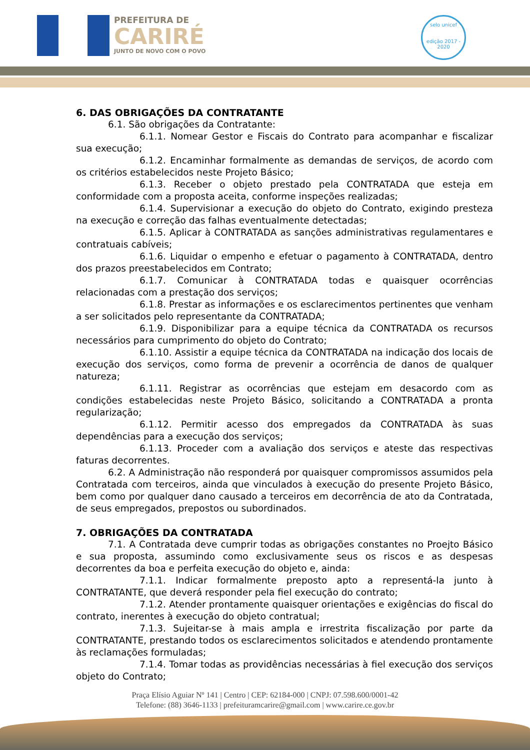PREFEITURA DE
CARIRÉ
JUNTO DE NOVO COM O POVO
selo unicef
edição 2017 - 2020
6. DAS OBRIGAÇÕES DA CONTRATANTE
6.1. São obrigações da Contratante:
6.1.1. Nomear Gestor e Fiscais do Contrato para acompanhar e fiscalizar sua execução;
6.1.2. Encaminhar formalmente as demandas de serviços, de acordo com os critérios estabelecidos neste Projeto Básico;
6.1.3. Receber o objeto prestado pela CONTRATADA que esteja em conformidade com a proposta aceita, conforme inspeções realizadas;
6.1.4. Supervisionar a execução do objeto do Contrato, exigindo presteza na execução e correção das falhas eventualmente detectadas;
6.1.5. Aplicar à CONTRATADA as sanções administrativas regulamentares e contratuais cabíveis;
6.1.6. Liquidar o empenho e efetuar o pagamento à CONTRATADA, dentro dos prazos preestabelecidos em Contrato;
6.1.7. Comunicar à CONTRATADA todas e quaisquer ocorrências relacionadas com a prestação dos serviços;
6.1.8. Prestar as informações e os esclarecimentos pertinentes que venham a ser solicitados pelo representante da CONTRATADA;
6.1.9. Disponibilizar para a equipe técnica da CONTRATADA os recursos necessários para cumprimento do objeto do Contrato;
6.1.10. Assistir a equipe técnica da CONTRATADA na indicação dos locais de execução dos serviços, como forma de prevenir a ocorrência de danos de qualquer natureza;
6.1.11. Registrar as ocorrências que estejam em desacordo com as condições estabelecidas neste Projeto Básico, solicitando a CONTRATADA a pronta regularização;
6.1.12. Permitir acesso dos empregados da CONTRATADA às suas dependências para a execução dos serviços;
6.1.13. Proceder com a avaliação dos serviços e ateste das respectivas faturas decorrentes.
6.2. A Administração não responderá por quaisquer compromissos assumidos pela Contratada com terceiros, ainda que vinculados à execução do presente Projeto Básico, bem como por qualquer dano causado a terceiros em decorrência de ato da Contratada, de seus empregados, prepostos ou subordinados.
7. OBRIGAÇÕES DA CONTRATADA
7.1. A Contratada deve cumprir todas as obrigações constantes no Proejto Básico e sua proposta, assumindo como exclusivamente seus os riscos e as despesas decorrentes da boa e perfeita execução do objeto e, ainda:
7.1.1. Indicar formalmente preposto apto a representá-la junto à CONTRATANTE, que deverá responder pela fiel execução do contrato;
7.1.2. Atender prontamente quaisquer orientações e exigências do fiscal do contrato, inerentes à execução do objeto contratual;
7.1.3. Sujeitar-se à mais ampla e irrestrita fiscalização por parte da CONTRATANTE, prestando todos os esclarecimentos solicitados e atendendo prontamente às reclamações formuladas;
7.1.4. Tomar todas as providências necessárias à fiel execução dos serviços objeto do Contrato;
Praça Elísio Aguiar Nº 141 | Centro | CEP: 62184-000 | CNPJ: 07.598.600/0001-42
Telefone: (88) 3646-1133 | prefeituramcarire@gmail.com | www.carire.ce.gov.br